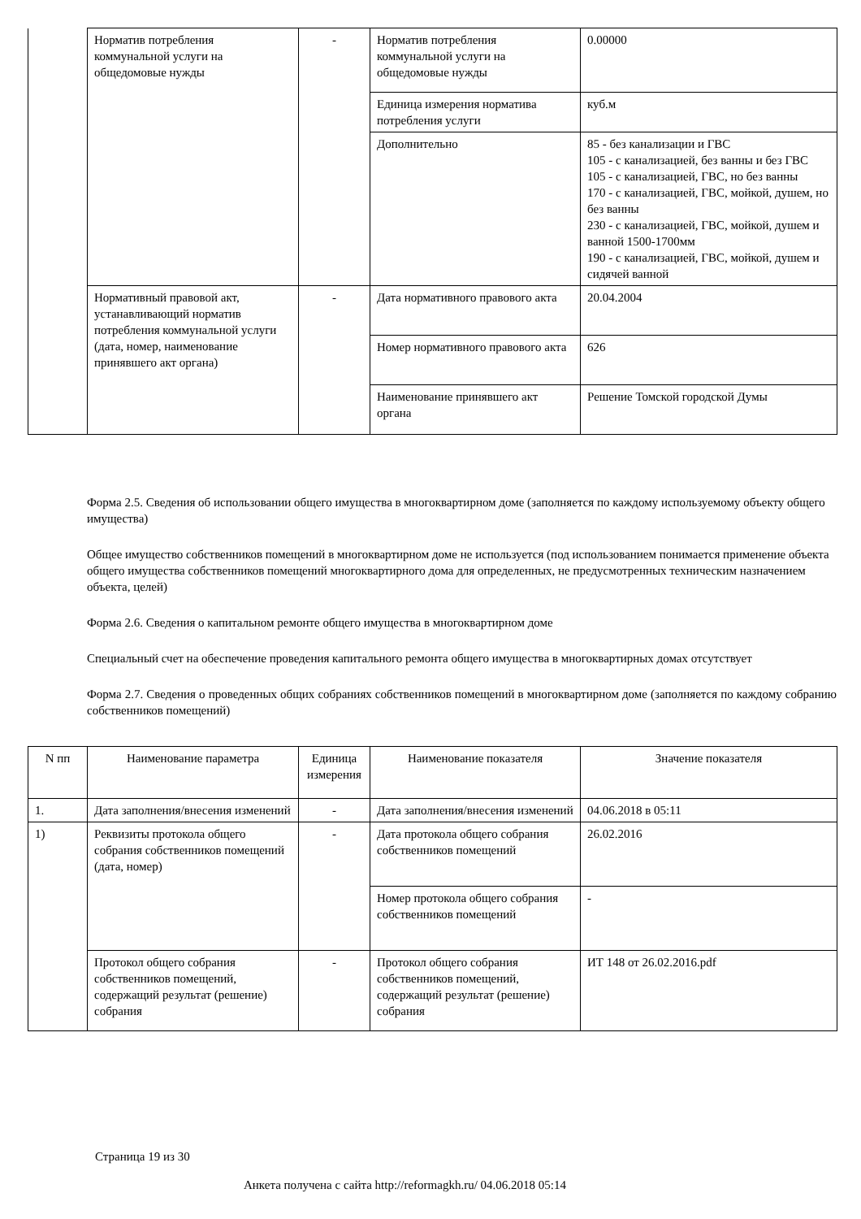| | Норматив потребления коммунальной услуги на общедомовые нужды | - | Норматив потребления коммунальной услуги на общедомовые нужды | 0.00000 |
| | | | Единица измерения норматива потребления услуги | куб.м |
| | | | Дополнительно | 85 - без канализации и ГВС 105 - с канализацией, без ванны и без ГВС 105 - с канализацией, ГВС, но без ванны 170 - с канализацией, ГВС, мойкой, душем, но без ванны 230 - с канализацией, ГВС, мойкой, душем и ванной 1500-1700мм 190 - с канализацией, ГВС, мойкой, душем и сидячей ванной |
| | Нормативный правовой акт, устанавливающий норматив потребления коммунальной услуги (дата, номер, наименование принявшего акт органа) | - | Дата нормативного правового акта | 20.04.2004 |
| | | | Номер нормативного правового акта | 626 |
| | | | Наименование принявшего акт органа | Решение Томской городской Думы |
Форма 2.5. Сведения об использовании общего имущества в многоквартирном доме (заполняется по каждому используемому объекту общего имущества)
Общее имущество собственников помещений в многоквартирном доме не используется (под использованием понимается применение объекта общего имущества собственников помещений многоквартирного дома для определенных, не предусмотренных техническим назначением объекта, целей)
Форма 2.6. Сведения о капитальном ремонте общего имущества в многоквартирном доме
Специальный счет на обеспечение проведения капитального ремонта общего имущества в многоквартирных домах отсутствует
Форма 2.7. Сведения о проведенных общих собраниях собственников помещений в многоквартирном доме (заполняется по каждому собранию собственников помещений)
| N пп | Наименование параметра | Единица измерения | Наименование показателя | Значение показателя |
| --- | --- | --- | --- | --- |
| 1. | Дата заполнения/внесения изменений | - | Дата заполнения/внесения изменений | 04.06.2018 в 05:11 |
| 1) | Реквизиты протокола общего собрания собственников помещений (дата, номер) | - | Дата протокола общего собрания собственников помещений | 26.02.2016 |
| | | | Номер протокола общего собрания собственников помещений | - |
| | Протокол общего собрания собственников помещений, содержащий результат (решение) собрания | - | Протокол общего собрания собственников помещений, содержащий результат (решение) собрания | ИТ 148 от 26.02.2016.pdf |
Страница 19 из 30
Анкета получена с сайта http://reformagkh.ru/ 04.06.2018 05:14